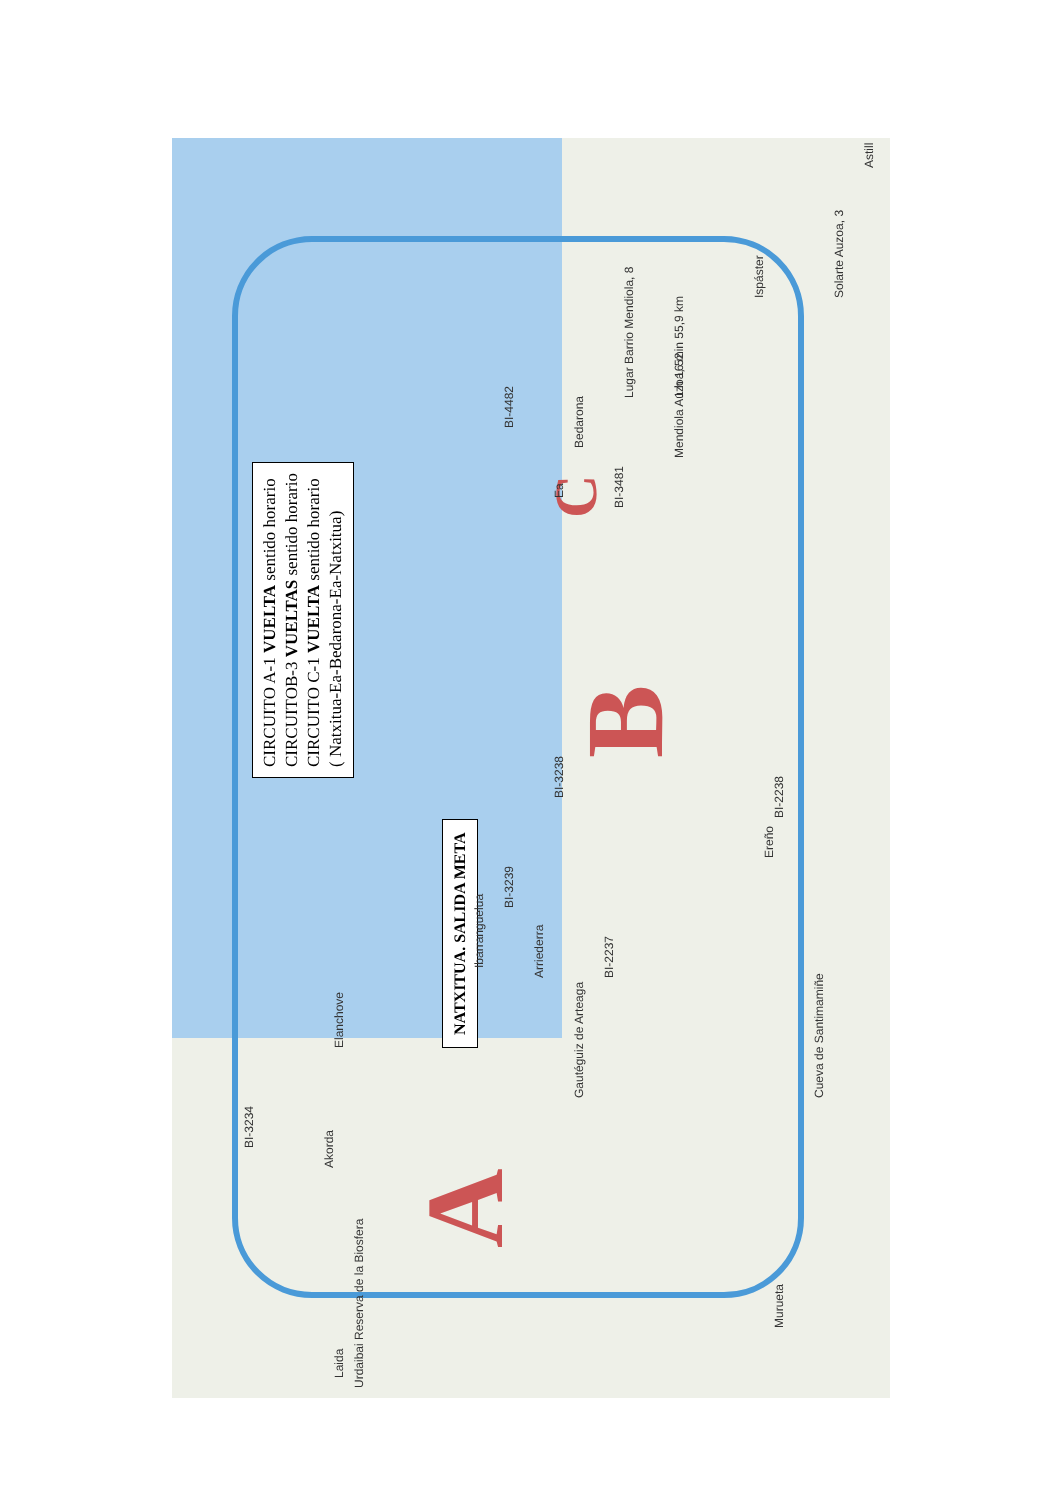CIRCUITO A-1 VUELTA sentido horario
CIRCUITOB-3 VUELTAS sentido horario
CIRCUITO C-1 VUELTA sentido horario
( Natxitua-Ea-Bedarona-Ea-Natxitua)
NATXITUA. SALIDA META
A
B C
1 h 16 min 55,9 km
Laida
Urdaibai Reserva de la Biosfera
Akorda
Elanchove
Ibarranguelua
Gautéguiz de Arteaga
Arriederra
Ereño
Lugar Barrio Mendiola, 8
Mendiola Auzoa, 52
Ea
Bedarona
Ispáster
Solarte Auzoa, 3
Cueva de Santimamiñe
Murueta
Astill
BI-3234
BI-3238
BI-2238
BI-3239
BI-2237
BI-3481
BI-4482